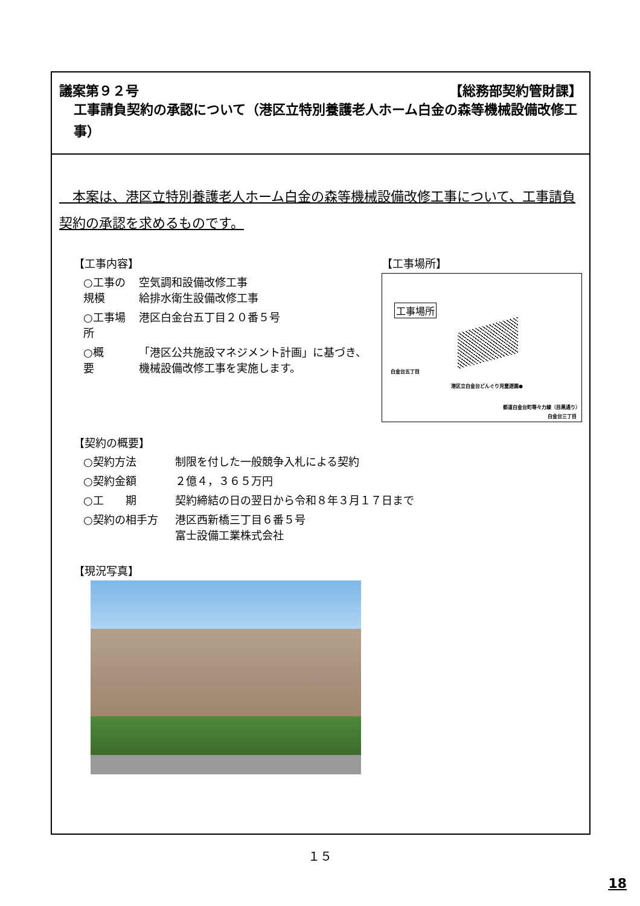議案第９２号 【総務部契約管財課】
工事請負契約の承認について（港区立特別養護老人ホーム白金の森等機械設備改修工事）
　本案は、港区立特別養護老人ホーム白金の森等機械設備改修工事について、工事請負契約の承認を求めるものです。
【工事内容】
| ○工事の規模 | 空気調和設備改修工事 給排水衛生設備改修工事 |
| ○工事場所 | 港区白金台五丁目２０番５号 |
| ○概 要 | 「港区公共施設マネジメント計画」に基づき、機械設備改修工事を実施します。 |
【工事場所】
工事場所
白金台五丁目
港区立白金台どんぐり児童遊園●
都道白金台町等々力線（目黒通り）
白金台三丁目
【契約の概要】
| ○契約方法 | 制限を付した一般競争入札による契約 |
| ○契約金額 | ２億４，３６５万円 |
| ○工 期 | 契約締結の日の翌日から令和８年３月１７日まで |
| ○契約の相手方 | 港区西新橋三丁目６番５号 富士設備工業株式会社 |
【現況写真】
１５
18